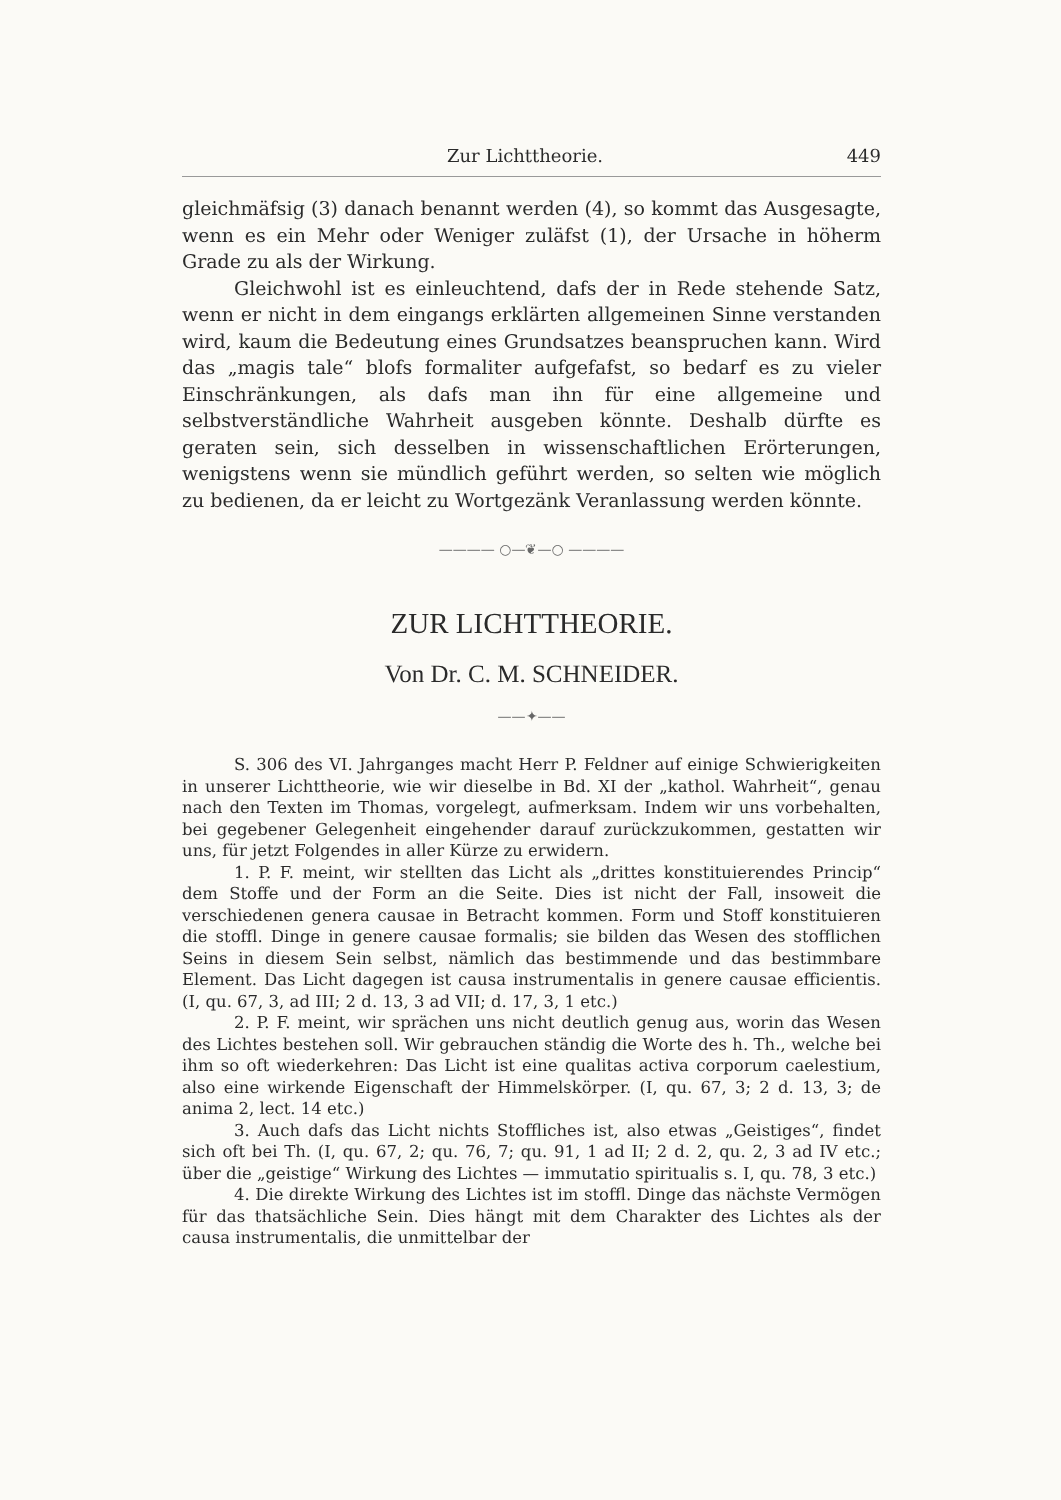Zur Lichttheorie. 449
gleichmäfsig (3) danach benannt werden (4), so kommt das Ausgesagte, wenn es ein Mehr oder Weniger zuläfst (1), der Ursache in höherm Grade zu als der Wirkung.
Gleichwohl ist es einleuchtend, dafs der in Rede stehende Satz, wenn er nicht in dem eingangs erklärten allgemeinen Sinne verstanden wird, kaum die Bedeutung eines Grundsatzes beanspruchen kann. Wird das „magis tale“ blofs formaliter aufgefafst, so bedarf es zu vieler Einschränkungen, als dafs man ihn für eine allgemeine und selbstverständliche Wahrheit ausgeben könnte. Deshalb dürfte es geraten sein, sich desselben in wissenschaftlichen Erörterungen, wenigstens wenn sie mündlich geführt werden, so selten wie möglich zu bedienen, da er leicht zu Wortgezänk Veranlassung werden könnte.
———— ○—❦—○ ————
ZUR LICHTTHEORIE.
Von Dr. C. M. SCHNEIDER.
——✦——
S. 306 des VI. Jahrganges macht Herr P. Feldner auf einige Schwierigkeiten in unserer Lichttheorie, wie wir dieselbe in Bd. XI der „kathol. Wahrheit“, genau nach den Texten im Thomas, vorgelegt, aufmerksam. Indem wir uns vorbehalten, bei gegebener Gelegenheit eingehender darauf zurückzukommen, gestatten wir uns, für jetzt Folgendes in aller Kürze zu erwidern.
1. P. F. meint, wir stellten das Licht als „drittes konstituierendes Princip“ dem Stoffe und der Form an die Seite. Dies ist nicht der Fall, insoweit die verschiedenen genera causae in Betracht kommen. Form und Stoff konstituieren die stoffl. Dinge in genere causae formalis; sie bilden das Wesen des stofflichen Seins in diesem Sein selbst, nämlich das bestimmende und das bestimmbare Element. Das Licht dagegen ist causa instrumentalis in genere causae efficientis. (I, qu. 67, 3, ad III; 2 d. 13, 3 ad VII; d. 17, 3, 1 etc.)
2. P. F. meint, wir sprächen uns nicht deutlich genug aus, worin das Wesen des Lichtes bestehen soll. Wir gebrauchen ständig die Worte des h. Th., welche bei ihm so oft wiederkehren: Das Licht ist eine qualitas activa corporum caelestium, also eine wirkende Eigenschaft der Himmelskörper. (I, qu. 67, 3; 2 d. 13, 3; de anima 2, lect. 14 etc.)
3. Auch dafs das Licht nichts Stoffliches ist, also etwas „Geistiges“, findet sich oft bei Th. (I, qu. 67, 2; qu. 76, 7; qu. 91, 1 ad II; 2 d. 2, qu. 2, 3 ad IV etc.; über die „geistige“ Wirkung des Lichtes — immutatio spiritualis s. I, qu. 78, 3 etc.)
4. Die direkte Wirkung des Lichtes ist im stoffl. Dinge das nächste Vermögen für das thatsächliche Sein. Dies hängt mit dem Charakter des Lichtes als der causa instrumentalis, die unmittelbar der